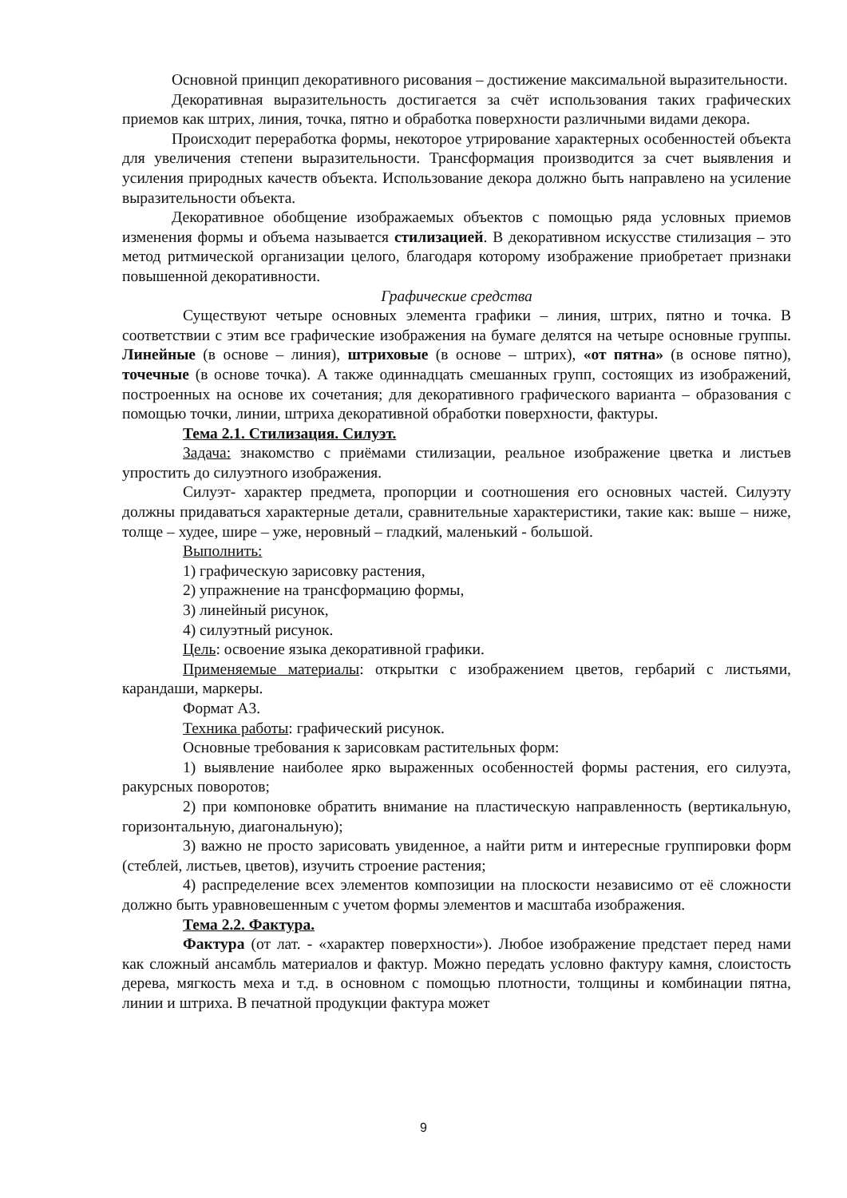Основной принцип декоративного рисования – достижение максимальной выразительности.
Декоративная выразительность достигается за счёт использования таких графических приемов как штрих, линия, точка, пятно и обработка поверхности различными видами декора.
Происходит переработка формы, некоторое утрирование характерных особенностей объекта для увеличения степени выразительности. Трансформация производится за счет выявления и усиления природных качеств объекта. Использование декора должно быть направлено на усиление выразительности объекта.
Декоративное обобщение изображаемых объектов с помощью ряда условных приемов изменения формы и объема называется стилизацией. В декоративном искусстве стилизация – это метод ритмической организации целого, благодаря которому изображение приобретает признаки повышенной декоративности.
Графические средства
Существуют четыре основных элемента графики – линия, штрих, пятно и точка. В соответствии с этим все графические изображения на бумаге делятся на четыре основные группы. Линейные (в основе – линия), штриховые (в основе – штрих), «от пятна» (в основе пятно), точечные (в основе точка). А также одиннадцать смешанных групп, состоящих из изображений, построенных на основе их сочетания; для декоративного графического варианта – образования с помощью точки, линии, штриха декоративной обработки поверхности, фактуры.
Тема 2.1. Стилизация. Силуэт.
Задача: знакомство с приёмами стилизации, реальное изображение цветка и листьев упростить до силуэтного изображения.
Силуэт- характер предмета, пропорции и соотношения его основных частей. Силуэту должны придаваться характерные детали, сравнительные характеристики, такие как: выше – ниже, толще – худее, шире – уже, неровный – гладкий, маленький - большой.
Выполнить:
1) графическую зарисовку растения,
2) упражнение на трансформацию формы,
3) линейный рисунок,
4) силуэтный рисунок.
Цель: освоение языка декоративной графики.
Применяемые материалы: открытки с изображением цветов, гербарий с листьями, карандаши, маркеры.
Формат А3.
Техника работы: графический рисунок.
Основные требования к зарисовкам растительных форм:
1) выявление наиболее ярко выраженных особенностей формы растения, его силуэта, ракурсных поворотов;
2) при компоновке обратить внимание на пластическую направленность (вертикальную, горизонтальную, диагональную);
3) важно не просто зарисовать увиденное, а найти ритм и интересные группировки форм (стеблей, листьев, цветов), изучить строение растения;
4) распределение всех элементов композиции на плоскости независимо от её сложности должно быть уравновешенным с учетом формы элементов и масштаба изображения.
Тема 2.2. Фактура.
Фактура (от лат. - «характер поверхности»). Любое изображение предстает перед нами как сложный ансамбль материалов и фактур. Можно передать условно фактуру камня, слоистость дерева, мягкость меха и т.д. в основном с помощью плотности, толщины и комбинации пятна, линии и штриха. В печатной продукции фактура может
9